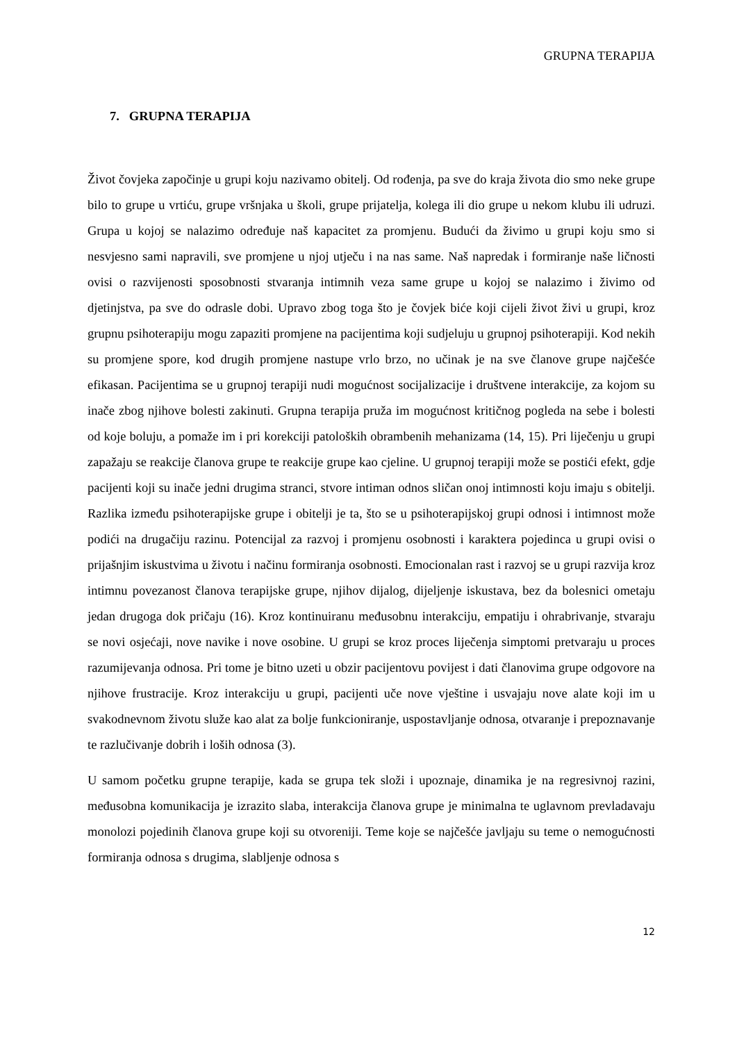GRUPNA TERAPIJA
7. GRUPNA TERAPIJA
Život čovjeka započinje u grupi koju nazivamo obitelj. Od rođenja, pa sve do kraja života dio smo neke grupe bilo to grupe u vrtiću, grupe vršnjaka u školi, grupe prijatelja, kolega ili dio grupe u nekom klubu ili udruzi. Grupa u kojoj se nalazimo određuje naš kapacitet za promjenu. Budući da živimo u grupi koju smo si nesvjesno sami napravili, sve promjene u njoj utječu i na nas same. Naš napredak i formiranje naše ličnosti ovisi o razvijenosti sposobnosti stvaranja intimnih veza same grupe u kojoj se nalazimo i živimo od djetinjstva, pa sve do odrasle dobi. Upravo zbog toga što je čovjek biće koji cijeli život živi u grupi, kroz grupnu psihoterapiju mogu zapaziti promjene na pacijentima koji sudjeluju u grupnoj psihoterapiji. Kod nekih su promjene spore, kod drugih promjene nastupe vrlo brzo, no učinak je na sve članove grupe najčešće efikasan. Pacijentima se u grupnoj terapiji nudi mogućnost socijalizacije i društvene interakcije, za kojom su inače zbog njihove bolesti zakinuti. Grupna terapija pruža im mogućnost kritičnog pogleda na sebe i bolesti od koje boluju, a pomaže im i pri korekciji patoloških obrambenih mehanizama (14, 15). Pri liječenju u grupi zapažaju se reakcije članova grupe te reakcije grupe kao cjeline. U grupnoj terapiji može se postići efekt, gdje pacijenti koji su inače jedni drugima stranci, stvore intiman odnos sličan onoj intimnosti koju imaju s obitelji. Razlika između psihoterapijske grupe i obitelji je ta, što se u psihoterapijskoj grupi odnosi i intimnost može podići na drugačiju razinu. Potencijal za razvoj i promjenu osobnosti i karaktera pojedinca u grupi ovisi o prijašnjim iskustvima u životu i načinu formiranja osobnosti. Emocionalan rast i razvoj se u grupi razvija kroz intimnu povezanost članova terapijske grupe, njihov dijalog, dijeljenje iskustava, bez da bolesnici ometaju jedan drugoga dok pričaju (16). Kroz kontinuiranu međusobnu interakciju, empatiju i ohrabrivanje, stvaraju se novi osjećaji, nove navike i nove osobine. U grupi se kroz proces liječenja simptomi pretvaraju u proces razumijevanja odnosa. Pri tome je bitno uzeti u obzir pacijentovu povijest i dati članovima grupe odgovore na njihove frustracije. Kroz interakciju u grupi, pacijenti uče nove vještine i usvajaju nove alate koji im u svakodnevnom životu služe kao alat za bolje funkcioniranje, uspostavljanje odnosa, otvaranje i prepoznavanje te razlučivanje dobrih i loših odnosa (3).
U samom početku grupne terapije, kada se grupa tek složi i upoznaje, dinamika je na regresivnoj razini, međusobna komunikacija je izrazito slaba, interakcija članova grupe je minimalna te uglavnom prevladavaju monolozi pojedinih članova grupe koji su otvoreniji. Teme koje se najčešće javljaju su teme o nemogućnosti formiranja odnosa s drugima, slabljenje odnosa s
12